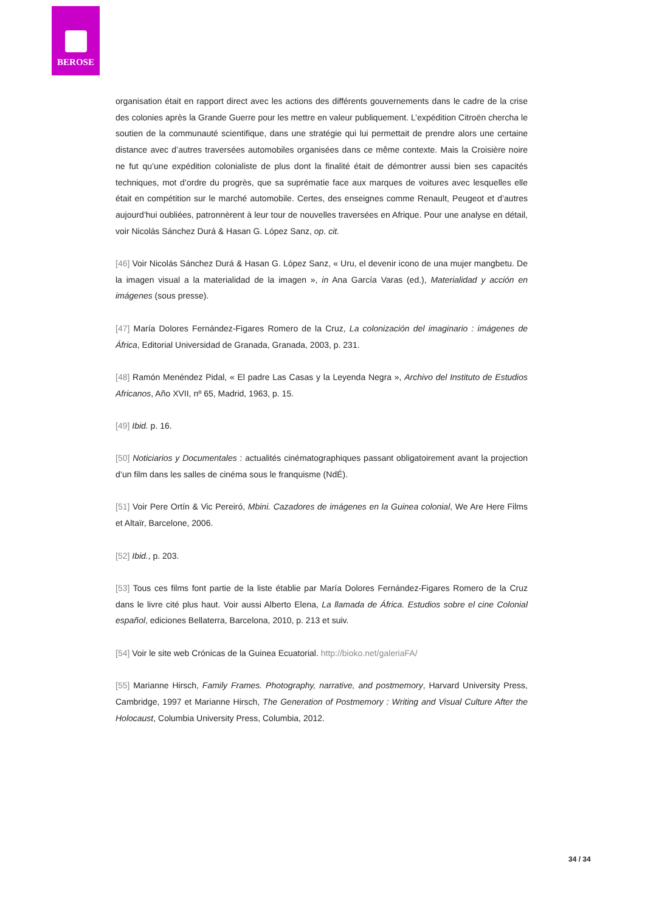BEROSE
organisation était en rapport direct avec les actions des différents gouvernements dans le cadre de la crise des colonies après la Grande Guerre pour les mettre en valeur publiquement. L’expédition Citroën chercha le soutien de la communauté scientifique, dans une stratégie qui lui permettait de prendre alors une certaine distance avec d’autres traversées automobiles organisées dans ce même contexte. Mais la Croisière noire ne fut qu’une expédition colonialiste de plus dont la finalité était de démontrer aussi bien ses capacités techniques, mot d’ordre du progrès, que sa suprématie face aux marques de voitures avec lesquelles elle était en compétition sur le marché automobile. Certes, des enseignes comme Renault, Peugeot et d’autres aujourd’hui oubliées, patronnèrent à leur tour de nouvelles traversées en Afrique. Pour une analyse en détail, voir Nicolás Sánchez Durá & Hasan G. López Sanz, op. cit.
[46] Voir Nicolás Sánchez Durá & Hasan G. López Sanz, « Uru, el devenir icono de una mujer mangbetu. De la imagen visual a la materialidad de la imagen », in Ana García Varas (ed.), Materialidad y acción en imágenes (sous presse).
[47] María Dolores Fernández-Figares Romero de la Cruz, La colonización del imaginario : imágenes de África, Editorial Universidad de Granada, Granada, 2003, p. 231.
[48] Ramón Menéndez Pidal, « El padre Las Casas y la Leyenda Negra », Archivo del Instituto de Estudios Africanos, Año XVII, nº 65, Madrid, 1963, p. 15.
[49] Ibid. p. 16.
[50] Noticiarios y Documentales : actualités cinématographiques passant obligatoirement avant la projection d’un film dans les salles de cinéma sous le franquisme (NdÉ).
[51] Voir Pere Ortín & Vic Pereiró, Mbini. Cazadores de imágenes en la Guinea colonial, We Are Here Films et Altaïr, Barcelone, 2006.
[52] Ibid., p. 203.
[53] Tous ces films font partie de la liste établie par María Dolores Fernández-Figares Romero de la Cruz dans le livre cité plus haut. Voir aussi Alberto Elena, La llamada de África. Estudios sobre el cine Colonial español, ediciones Bellaterra, Barcelona, 2010, p. 213 et suiv.
[54] Voir le site web Crónicas de la Guinea Ecuatorial. http://bioko.net/galeriaFA/
[55] Marianne Hirsch, Family Frames. Photography, narrative, and postmemory, Harvard University Press, Cambridge, 1997 et Marianne Hirsch, The Generation of Postmemory : Writing and Visual Culture After the Holocaust, Columbia University Press, Columbia, 2012.
34 / 34